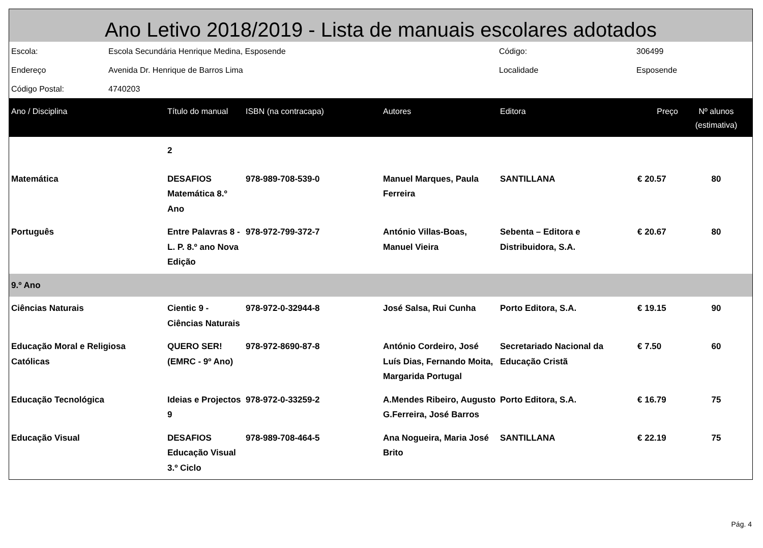Ano Letivo 2018/2019 - Lista de manuais escolares adotados
| Escola: | Escola Secundária Henrique Medina, Esposende | Código: | 306499 |
| Endereço | Avenida Dr. Henrique de Barros Lima | Localidade | Esposende |
| Código Postal: | 4740203 | | |
| Ano / Disciplina | Título do manual | ISBN (na contracapa) | Autores | Editora | Preço | Nº alunos (estimativa) |
| --- | --- | --- | --- | --- | --- | --- |
| | 2 | | | | | |
| Matemática | DESAFIOS Matemática 8.º Ano | 978-989-708-539-0 | Manuel Marques, Paula Ferreira | SANTILLANA | € 20.57 | 80 |
| Português | Entre Palavras 8 - L. P. 8.º ano Nova Edição | 978-972-799-372-7 | António Villas-Boas, Manuel Vieira | Sebenta – Editora e Distribuidora, S.A. | € 20.67 | 80 |
| 9.º Ano | | | | | | |
| Ciências Naturais | Cientic 9 - Ciências Naturais | 978-972-0-32944-8 | José Salsa, Rui Cunha | Porto Editora, S.A. | € 19.15 | 90 |
| Educação Moral e Religiosa Católicas | QUERO SER! (EMRC - 9º Ano) | 978-972-8690-87-8 | António Cordeiro, José Luís Dias, Fernando Moita, Margarida Portugal | Secretariado Nacional da Educação Cristã | € 7.50 | 60 |
| Educação Tecnológica | Ideias e Projectos 9 | 978-972-0-33259-2 | A.Mendes Ribeiro, Augusto G.Ferreira, José Barros | Porto Editora, S.A. | € 16.79 | 75 |
| Educação Visual | DESAFIOS Educação Visual 3.º Ciclo | 978-989-708-464-5 | Ana Nogueira, Maria José Brito | SANTILLANA | € 22.19 | 75 |
Pág. 4